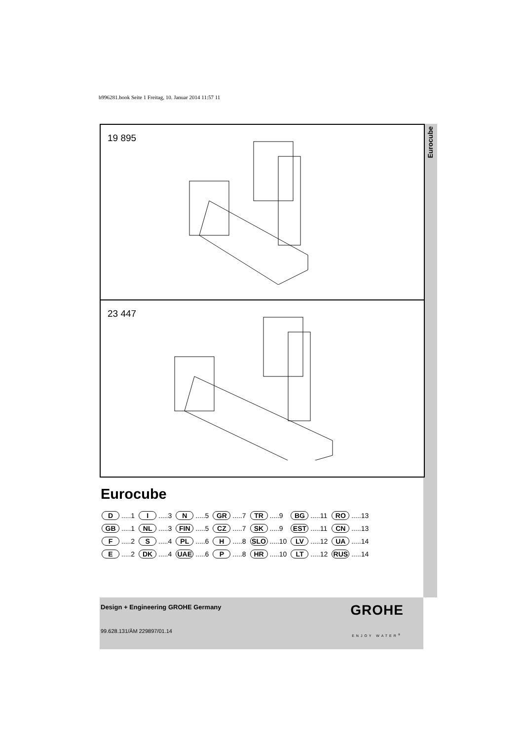b996281.book Seite 1 Freitag, 10. Januar 2014 11:57 11
Eurocube
19 895
23 447
Eurocube
| D .....1 | I .....3 | N .....5 | GR .....7 | TR .....9 | BG .....11 | RO .....13 |
| GB .....1 | NL .....3 | FIN .....5 | CZ .....7 | SK .....9 | EST .....11 | CN .....13 |
| F .....2 | S .....4 | PL .....6 | H .....8 | SLO .....10 | LV .....12 | UA .....14 |
| E .....2 | DK .....4 | UAE .....6 | P .....8 | HR .....10 | LT .....12 | RUS .....14 |
Design + Engineering GROHE Germany
99.628.131/ÄM 229897/01.14
GROHE
ENJOY WATER<sup>®</sup>